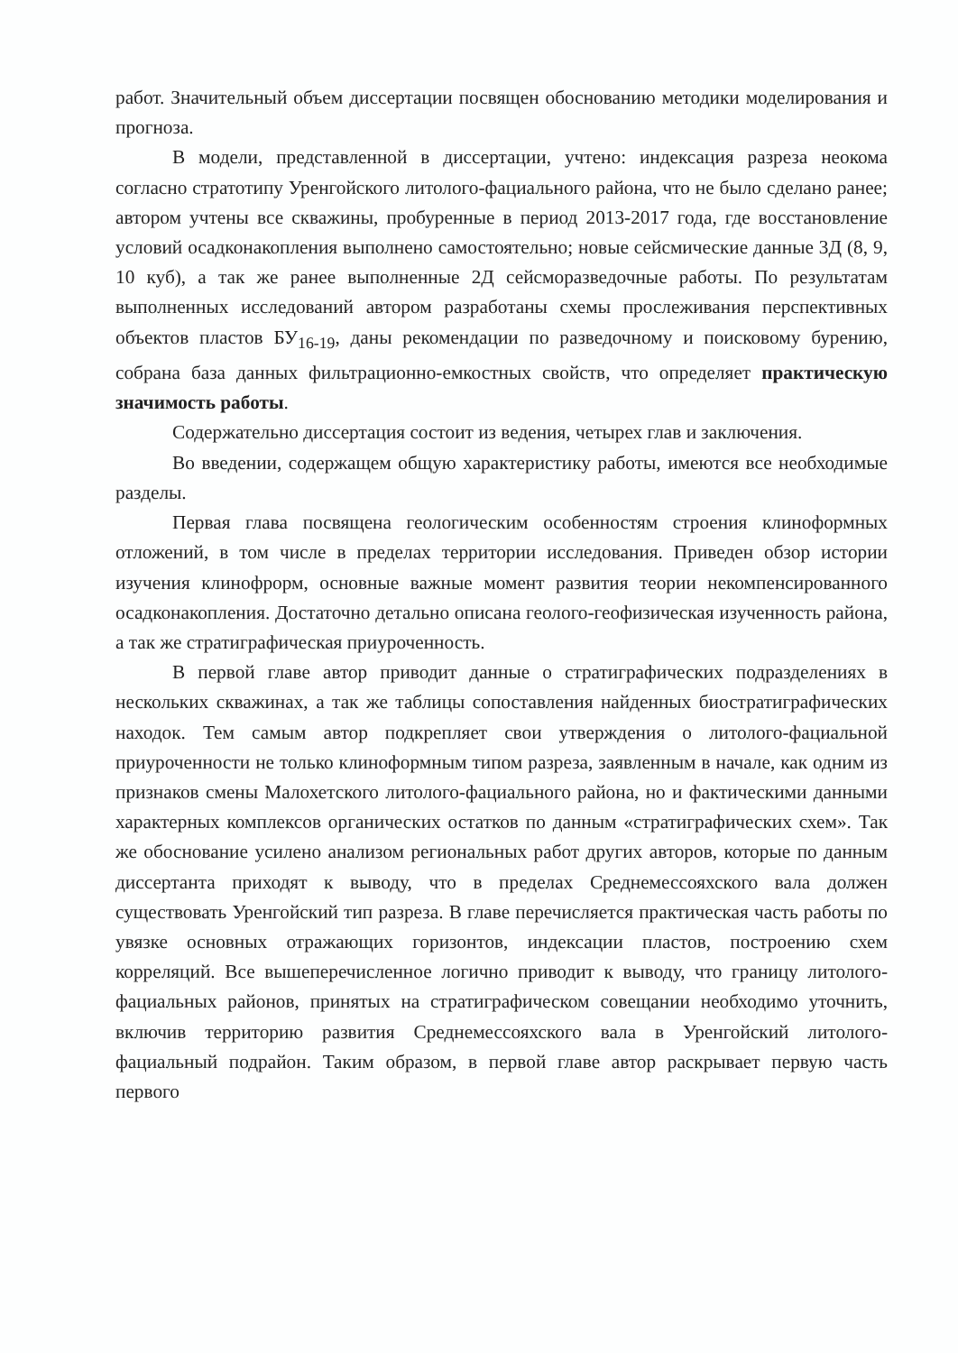работ. Значительный объем диссертации посвящен обоснованию методики моделирования и прогноза.
В модели, представленной в диссертации, учтено: индексация разреза неокома согласно стратотипу Уренгойского литолого-фациального района, что не было сделано ранее; автором учтены все скважины, пробуренные в период 2013-2017 года, где восстановление условий осадконакопления выполнено самостоятельно; новые сейсмические данные 3Д (8, 9, 10 куб), а так же ранее выполненные 2Д сейсморазведочные работы. По результатам выполненных исследований автором разработаны схемы прослеживания перспективных объектов пластов БУ<sub>16-19</sub>, даны рекомендации по разведочному и поисковому бурению, собрана база данных фильтрационно-емкостных свойств, что определяет практическую значимость работы.
Содержательно диссертация состоит из ведения, четырех глав и заключения.
Во введении, содержащем общую характеристику работы, имеются все необходимые разделы.
Первая глава посвящена геологическим особенностям строения клиноформных отложений, в том числе в пределах территории исследования. Приведен обзор истории изучения клинофрорм, основные важные момент развития теории некомпенсированного осадконакопления. Достаточно детально описана геолого-геофизическая изученность района, а так же стратиграфическая приуроченность.
В первой главе автор приводит данные о стратиграфических подразделениях в нескольких скважинах, а так же таблицы сопоставления найденных биостратиграфических находок. Тем самым автор подкрепляет свои утверждения о литолого-фациальной приуроченности не только клиноформным типом разреза, заявленным в начале, как одним из признаков смены Малохетского литолого-фациального района, но и фактическими данными характерных комплексов органических остатков по данным «стратиграфических схем». Так же обоснование усилено анализом региональных работ других авторов, которые по данным диссертанта приходят к выводу, что в пределах Среднемессояхского вала должен существовать Уренгойский тип разреза. В главе перечисляется практическая часть работы по увязке основных отражающих горизонтов, индексации пластов, построению схем корреляций. Все вышеперечисленное логично приводит к выводу, что границу литолого-фациальных районов, принятых на стратиграфическом совещании необходимо уточнить, включив территорию развития Среднемессояхского вала в Уренгойский литолого-фациальный подрайон. Таким образом, в первой главе автор раскрывает первую часть первого